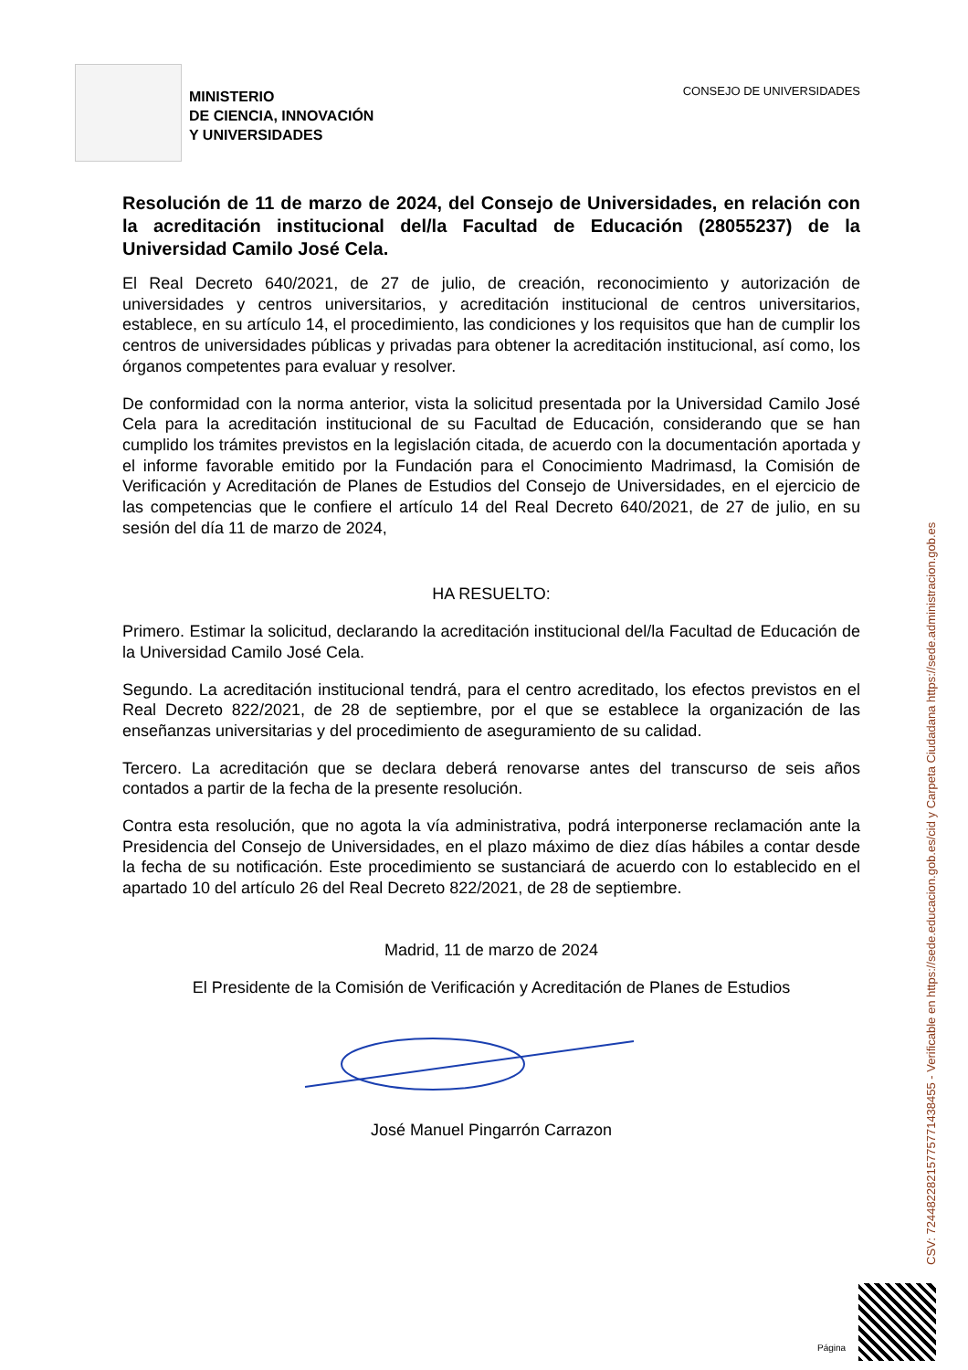MINISTERIO
DE CIENCIA, INNOVACIÓN
Y UNIVERSIDADES
CONSEJO DE UNIVERSIDADES
Resolución de 11 de marzo de 2024, del Consejo de Universidades, en relación con la acreditación institucional del/la Facultad de Educación (28055237) de la Universidad Camilo José Cela.
El Real Decreto 640/2021, de 27 de julio, de creación, reconocimiento y autorización de universidades y centros universitarios, y acreditación institucional de centros universitarios, establece, en su artículo 14, el procedimiento, las condiciones y los requisitos que han de cumplir los centros de universidades públicas y privadas para obtener la acreditación institucional, así como, los órganos competentes para evaluar y resolver.
De conformidad con la norma anterior, vista la solicitud presentada por la Universidad Camilo José Cela para la acreditación institucional de su Facultad de Educación, considerando que se han cumplido los trámites previstos en la legislación citada, de acuerdo con la documentación aportada y el informe favorable emitido por la Fundación para el Conocimiento Madrimasd, la Comisión de Verificación y Acreditación de Planes de Estudios del Consejo de Universidades, en el ejercicio de las competencias que le confiere el artículo 14 del Real Decreto 640/2021, de 27 de julio, en su sesión del día 11 de marzo de 2024,
HA RESUELTO:
Primero. Estimar la solicitud, declarando la acreditación institucional del/la Facultad de Educación de la Universidad Camilo José Cela.
Segundo. La acreditación institucional tendrá, para el centro acreditado, los efectos previstos en el Real Decreto 822/2021, de 28 de septiembre, por el que se establece la organización de las enseñanzas universitarias y del procedimiento de aseguramiento de su calidad.
Tercero. La acreditación que se declara deberá renovarse antes del transcurso de seis años contados a partir de la fecha de la presente resolución.
Contra esta resolución, que no agota la vía administrativa, podrá interponerse reclamación ante la Presidencia del Consejo de Universidades, en el plazo máximo de diez días hábiles a contar desde la fecha de su notificación. Este procedimiento se sustanciará de acuerdo con lo establecido en el apartado 10 del artículo 26 del Real Decreto 822/2021, de 28 de septiembre.
Madrid, 11 de marzo de 2024
El Presidente de la Comisión de Verificación y Acreditación de Planes de Estudios
José Manuel Pingarrón Carrazon
CSV: 72448228215775771438455 - Verificable en https://sede.educacion.gob.es/cid y Carpeta Ciudadana https://sede.administracion.gob.es
Página